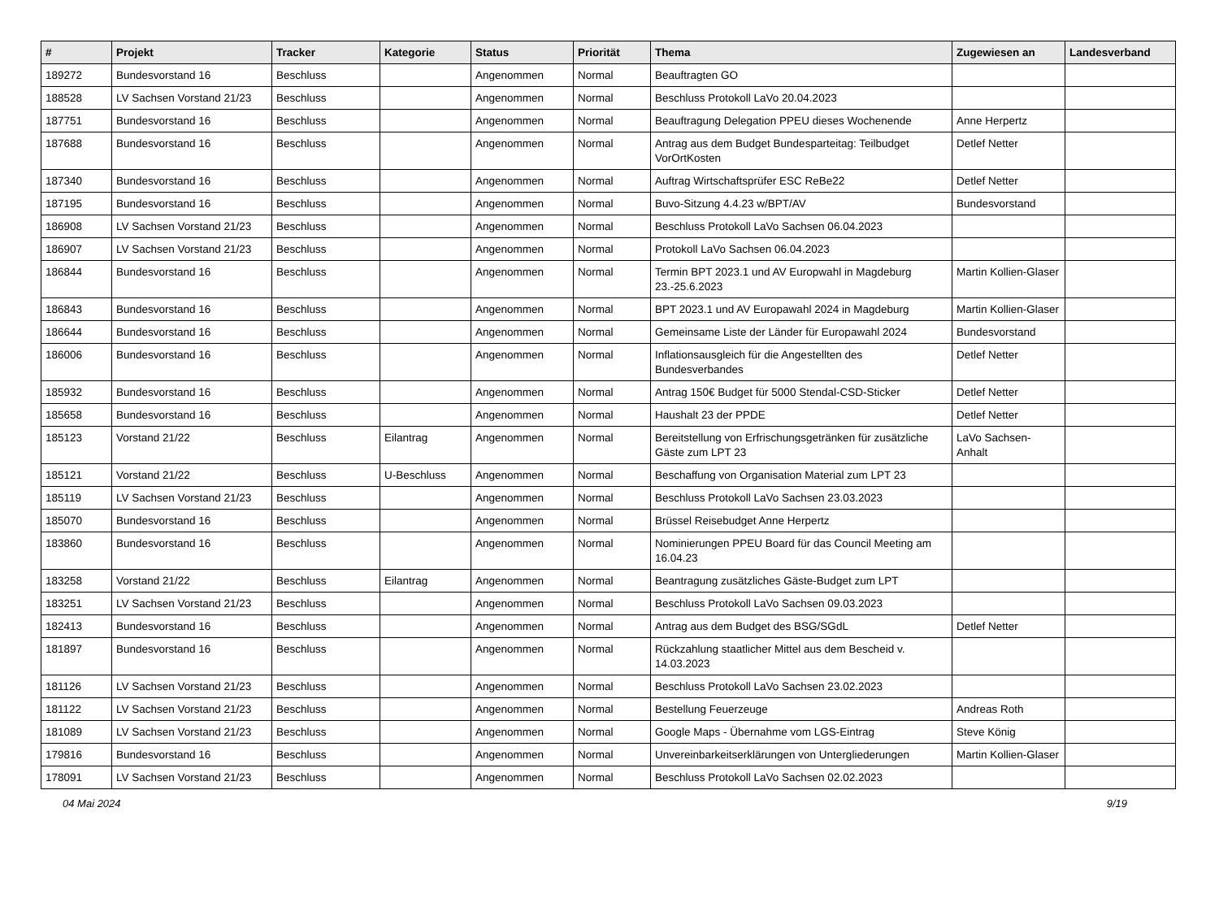| # | Projekt | Tracker | Kategorie | Status | Priorität | Thema | Zugewiesen an | Landesverband |
| --- | --- | --- | --- | --- | --- | --- | --- | --- |
| 189272 | Bundesvorstand 16 | Beschluss | | Angenommen | Normal | Beauftragten GO | | |
| 188528 | LV Sachsen Vorstand 21/23 | Beschluss | | Angenommen | Normal | Beschluss Protokoll LaVo 20.04.2023 | | |
| 187751 | Bundesvorstand 16 | Beschluss | | Angenommen | Normal | Beauftragung Delegation PPEU dieses Wochenende | Anne Herpertz | |
| 187688 | Bundesvorstand 16 | Beschluss | | Angenommen | Normal | Antrag aus dem Budget Bundesparteitag: Teilbudget VorOrtKosten | Detlef Netter | |
| 187340 | Bundesvorstand 16 | Beschluss | | Angenommen | Normal | Auftrag Wirtschaftsprüfer ESC ReBe22 | Detlef Netter | |
| 187195 | Bundesvorstand 16 | Beschluss | | Angenommen | Normal | Buvo-Sitzung 4.4.23 w/BPT/AV | Bundesvorstand | |
| 186908 | LV Sachsen Vorstand 21/23 | Beschluss | | Angenommen | Normal | Beschluss Protokoll LaVo Sachsen 06.04.2023 | | |
| 186907 | LV Sachsen Vorstand 21/23 | Beschluss | | Angenommen | Normal | Protokoll LaVo Sachsen 06.04.2023 | | |
| 186844 | Bundesvorstand 16 | Beschluss | | Angenommen | Normal | Termin BPT 2023.1 und AV Europwahl in Magdeburg 23.-25.6.2023 | Martin Kollien-Glaser | |
| 186843 | Bundesvorstand 16 | Beschluss | | Angenommen | Normal | BPT 2023.1 und AV Europawahl 2024 in Magdeburg | Martin Kollien-Glaser | |
| 186644 | Bundesvorstand 16 | Beschluss | | Angenommen | Normal | Gemeinsame Liste der Länder für Europawahl 2024 | Bundesvorstand | |
| 186006 | Bundesvorstand 16 | Beschluss | | Angenommen | Normal | Inflationsausgleich für die Angestellten des Bundesverbandes | Detlef Netter | |
| 185932 | Bundesvorstand 16 | Beschluss | | Angenommen | Normal | Antrag 150€ Budget für 5000 Stendal-CSD-Sticker | Detlef Netter | |
| 185658 | Bundesvorstand 16 | Beschluss | | Angenommen | Normal | Haushalt 23 der PPDE | Detlef Netter | |
| 185123 | Vorstand 21/22 | Beschluss | Eilantrag | Angenommen | Normal | Bereitstellung von Erfrischungsgetränken für zusätzliche Gäste zum LPT 23 | LaVo Sachsen-Anhalt | |
| 185121 | Vorstand 21/22 | Beschluss | U-Beschluss | Angenommen | Normal | Beschaffung von Organisation Material zum LPT 23 | | |
| 185119 | LV Sachsen Vorstand 21/23 | Beschluss | | Angenommen | Normal | Beschluss Protokoll LaVo Sachsen 23.03.2023 | | |
| 185070 | Bundesvorstand 16 | Beschluss | | Angenommen | Normal | Brüssel Reisebudget Anne Herpertz | | |
| 183860 | Bundesvorstand 16 | Beschluss | | Angenommen | Normal | Nominierungen PPEU Board für das Council Meeting am 16.04.23 | | |
| 183258 | Vorstand 21/22 | Beschluss | Eilantrag | Angenommen | Normal | Beantragung zusätzliches Gäste-Budget zum LPT | | |
| 183251 | LV Sachsen Vorstand 21/23 | Beschluss | | Angenommen | Normal | Beschluss Protokoll LaVo Sachsen 09.03.2023 | | |
| 182413 | Bundesvorstand 16 | Beschluss | | Angenommen | Normal | Antrag aus dem Budget des BSG/SGdL | Detlef Netter | |
| 181897 | Bundesvorstand 16 | Beschluss | | Angenommen | Normal | Rückzahlung staatlicher Mittel aus dem Bescheid v. 14.03.2023 | | |
| 181126 | LV Sachsen Vorstand 21/23 | Beschluss | | Angenommen | Normal | Beschluss Protokoll LaVo Sachsen 23.02.2023 | | |
| 181122 | LV Sachsen Vorstand 21/23 | Beschluss | | Angenommen | Normal | Bestellung Feuerzeuge | Andreas Roth | |
| 181089 | LV Sachsen Vorstand 21/23 | Beschluss | | Angenommen | Normal | Google Maps - Übernahme vom LGS-Eintrag | Steve König | |
| 179816 | Bundesvorstand 16 | Beschluss | | Angenommen | Normal | Unvereinbarkeitserklärungen von Untergliederungen | Martin Kollien-Glaser | |
| 178091 | LV Sachsen Vorstand 21/23 | Beschluss | | Angenommen | Normal | Beschluss Protokoll LaVo Sachsen 02.02.2023 | | |
04 Mai 2024 9/19